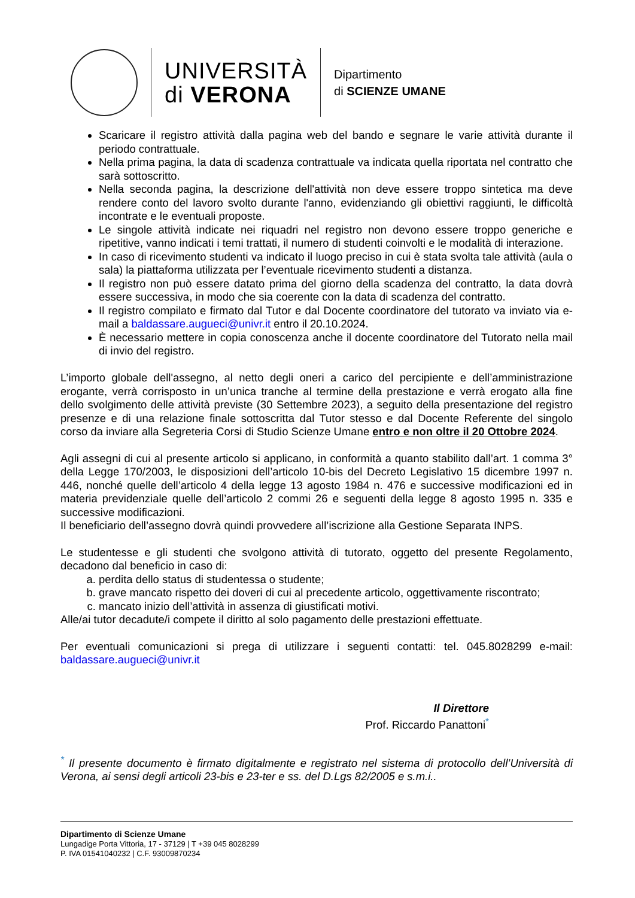UNIVERSITÀ
di VERONA
Dipartimento
di SCIENZE UMANE
Scaricare il registro attività dalla pagina web del bando e segnare le varie attività durante il periodo contrattuale.
Nella prima pagina, la data di scadenza contrattuale va indicata quella riportata nel contratto che sarà sottoscritto.
Nella seconda pagina, la descrizione dell'attività non deve essere troppo sintetica ma deve rendere conto del lavoro svolto durante l'anno, evidenziando gli obiettivi raggiunti, le difficoltà incontrate e le eventuali proposte.
Le singole attività indicate nei riquadri nel registro non devono essere troppo generiche e ripetitive, vanno indicati i temi trattati, il numero di studenti coinvolti e le modalità di interazione.
In caso di ricevimento studenti va indicato il luogo preciso in cui è stata svolta tale attività (aula o sala) la piattaforma utilizzata per l’eventuale ricevimento studenti a distanza.
Il registro non può essere datato prima del giorno della scadenza del contratto, la data dovrà essere successiva, in modo che sia coerente con la data di scadenza del contratto.
Il registro compilato e firmato dal Tutor e dal Docente coordinatore del tutorato va inviato via e-mail a baldassare.augueci@univr.it entro il 20.10.2024.
È necessario mettere in copia conoscenza anche il docente coordinatore del Tutorato nella mail di invio del registro.
L’importo globale dell'assegno, al netto degli oneri a carico del percipiente e dell’amministrazione erogante, verrà corrisposto in un’unica tranche al termine della prestazione e verrà erogato alla fine dello svolgimento delle attività previste (30 Settembre 2023), a seguito della presentazione del registro presenze e di una relazione finale sottoscritta dal Tutor stesso e dal Docente Referente del singolo corso da inviare alla Segreteria Corsi di Studio Scienze Umane entro e non oltre il 20 Ottobre 2024.
Agli assegni di cui al presente articolo si applicano, in conformità a quanto stabilito dall’art. 1 comma 3° della Legge 170/2003, le disposizioni dell’articolo 10-bis del Decreto Legislativo 15 dicembre 1997 n. 446, nonché quelle dell’articolo 4 della legge 13 agosto 1984 n. 476 e successive modificazioni ed in materia previdenziale quelle dell’articolo 2 commi 26 e seguenti della legge 8 agosto 1995 n. 335 e successive modificazioni.
Il beneficiario dell’assegno dovrà quindi provvedere all’iscrizione alla Gestione Separata INPS.
Le studentesse e gli studenti che svolgono attività di tutorato, oggetto del presente Regolamento, decadono dal beneficio in caso di:
a. perdita dello status di studentessa o studente;
b. grave mancato rispetto dei doveri di cui al precedente articolo, oggettivamente riscontrato;
c. mancato inizio dell’attività in assenza di giustificati motivi.
Alle/ai tutor decadute/i compete il diritto al solo pagamento delle prestazioni effettuate.
Per eventuali comunicazioni si prega di utilizzare i seguenti contatti: tel. 045.8028299 e-mail: baldassare.augueci@univr.it
Il Direttore
Prof. Riccardo Panattoni<sup>*</sup>
<sup>*</sup> Il presente documento è firmato digitalmente e registrato nel sistema di protocollo dell’Università di Verona, ai sensi degli articoli 23-bis e 23-ter e ss. del D.Lgs 82/2005 e s.m.i..
Dipartimento di Scienze Umane
Lungadige Porta Vittoria, 17 - 37129 | T +39 045 8028299
P. IVA 01541040232 | C.F. 93009870234